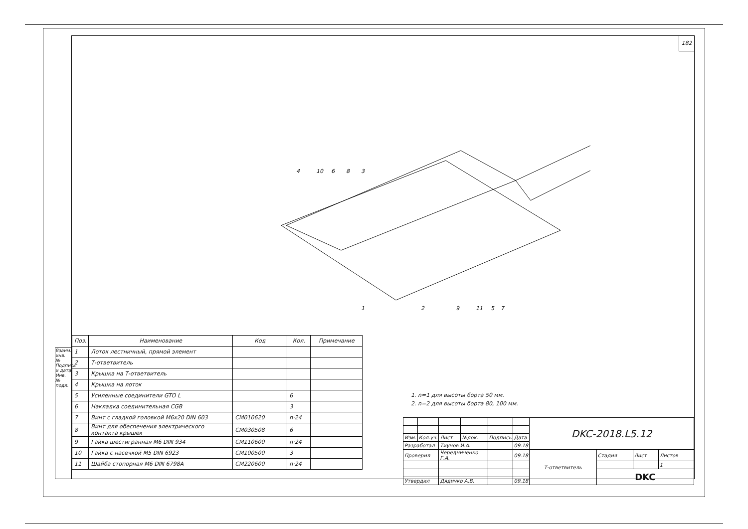Взаим. инв. № Подпись и дата Инв. № подл.
182
4
10
6
8
3
1
2
9
11
5
7
| Поз. | Наименование | Код | Кол. | Примечание |
| --- | --- | --- | --- | --- |
| 1 | Лоток лестничный, прямой элемент | | | |
| 2 | Т-ответвитель | | | |
| 3 | Крышка на Т-ответвитель | | | |
| 4 | Крышка на лоток | | | |
| 5 | Усиленные соединители GTO L | | 6 | |
| 6 | Накладка соединительная CGB | | 3 | |
| 7 | Винт с гладкой головкой М6х20 DIN 603 | CM010620 | n·24 | |
| 8 | Винт для обеспечения электрического контакта крышек | CM030508 | 6 | |
| 9 | Гайка шестигранная М6 DIN 934 | CM110600 | n·24 | |
| 10 | Гайка с насечкой М5 DIN 6923 | CM100500 | 3 | |
| 11 | Шайба стопорная М6 DIN 6798A | CM220600 | n·24 | |
1. n=1 для высоты борта 50 мм.
2. n=2 для высоты борта 80, 100 мм.
| | | | | | | DKC-2018.L5.12 | | | |
| Изм. | Кол.уч. | Лист | №док. | Подпись | Дата | | | | |
| Разработал | | Тиунов И.А. | | | 09.18 | | | | |
| Проверил | | Чередниченко Г.А. | | | 09.18 | Т-ответвитель | Стадия | Лист | Листов |
| | | | | | | | | | 1 |
| | | | | | | | DKC | | |
| Утвердил | | Дядичко А.В. | | | 09.18 | | | | |